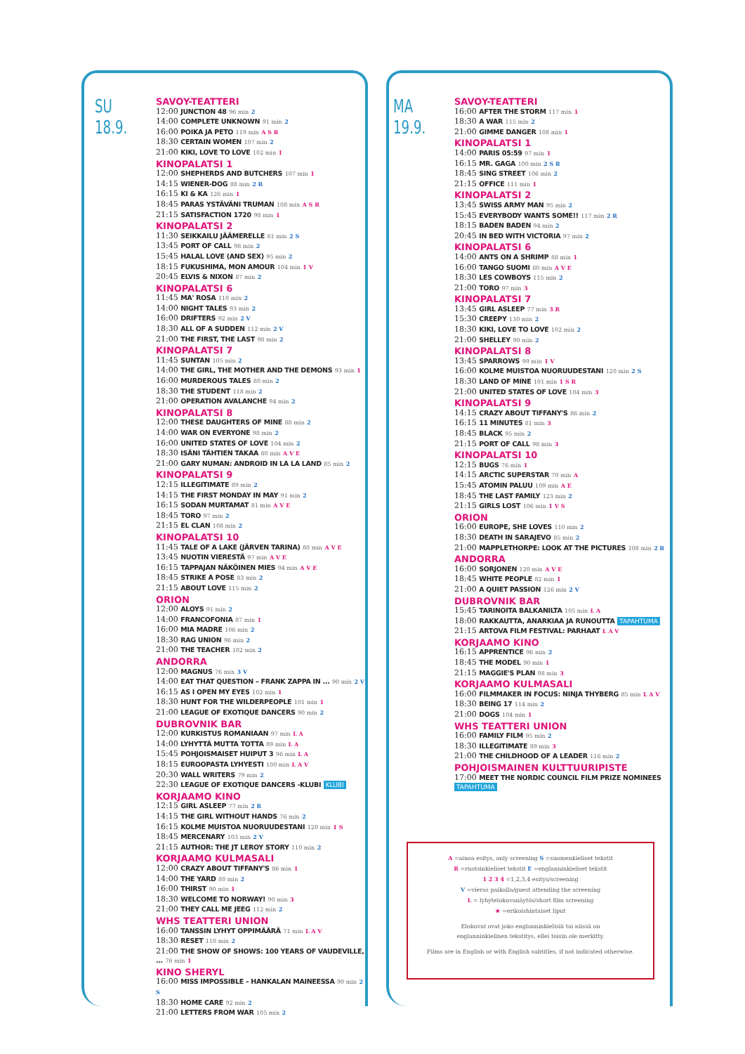SU 18.9.
SAVOY-TEATTERI
12:00 JUNCTION 48 96 min 2
14:00 COMPLETE UNKNOWN 91 min 2
16:00 POIKA JA PETO 119 min A S R
18:30 CERTAIN WOMEN 107 min 2
21:00 KIKI, LOVE TO LOVE 102 min 1
KINOPALATSI 1
12:00 SHEPHERDS AND BUTCHERS 107 min 1
14:15 WIENER-DOG 88 min 2 R
16:15 KI & KA 126 min 1
18:45 PARAS YSTÄVÄNI TRUMAN 108 min A S R
21:15 SATISFACTION 1720 98 min 1
KINOPALATSI 2
11:30 SEIKKAILU JÄÄMERELLE 81 min 2 S
13:45 PORT OF CALL 98 min 2
15:45 HALAL LOVE (AND SEX) 95 min 2
18:15 FUKUSHIMA, MON AMOUR 104 min 1 V
20:45 ELVIS & NIXON 87 min 2
KINOPALATSI 6
11:45 MA' ROSA 110 min 2
14:00 NIGHT TALES 93 min 2
16:00 DRIFTERS 92 min 2 V
18:30 ALL OF A SUDDEN 112 min 2 V
21:00 THE FIRST, THE LAST 98 min 2
KINOPALATSI 7
11:45 SUNTAN 105 min 2
14:00 THE GIRL, THE MOTHER AND THE DEMONS 93 min 1
16:00 MURDEROUS TALES 80 min 2
18:30 THE STUDENT 118 min 2
21:00 OPERATION AVALANCHE 94 min 2
KINOPALATSI 8
12:00 THESE DAUGHTERS OF MINE 88 min 2
14:00 WAR ON EVERYONE 98 min 2
16:00 UNITED STATES OF LOVE 104 min 2
18:30 ISÄNI TÄHTIEN TAKAA 80 min A V E
21:00 GARY NUMAN: ANDROID IN LA LA LAND 85 min 2
KINOPALATSI 9
12:15 ILLEGITIMATE 89 min 2
14:15 THE FIRST MONDAY IN MAY 91 min 2
16:15 SODAN MURTAMAT 81 min A V E
18:45 TORO 97 min 2
21:15 EL CLAN 108 min 2
KINOPALATSI 10
11:45 TALE OF A LAKE (JÄRVEN TARINA) 80 min A V E
13:45 NUOTIN VIERESTÄ 97 min A V E
16:15 TAPPAJAN NÄKÖINEN MIES 94 min A V E
18:45 STRIKE A POSE 83 min 2
21:15 ABOUT LOVE 115 min 2
ORION
12:00 ALOYS 91 min 2
14:00 FRANCOFONIA 87 min 1
16:00 MIA MADRE 106 min 2
18:30 RAG UNION 96 min 2
21:00 THE TEACHER 102 min 2
ANDORRA
12:00 MAGNUS 76 min 3 V
14:00 EAT THAT QUESTION – FRANK ZAPPA IN ... 90 min 2 V
16:15 AS I OPEN MY EYES 102 min 1
18:30 HUNT FOR THE WILDERPEOPLE 101 min 1
21:00 LEAGUE OF EXOTIQUE DANCERS 90 min 2
DUBROVNIK BAR
12:00 KURKISTUS ROMANIAAN 97 min L A
14:00 LYHYTTÄ MUTTA TOTTA 89 min L A
15:45 POHJOISMAISET HUIPUT 3 96 min L A
18:15 EUROOPASTA LYHYESTI 100 min L A V
20:30 WALL WRITERS 79 min 2
22:30 LEAGUE OF EXOTIQUE DANCERS -KLUBI KLUBI
KORJAAMO KINO
12:15 GIRL ASLEEP 77 min 2 R
14:15 THE GIRL WITHOUT HANDS 76 min 2
16:15 KOLME MUISTOA NUORUUDESTANI 120 min 1 S
18:45 MERCENARY 103 min 2 V
21:15 AUTHOR: THE JT LEROY STORY 110 min 2
KORJAAMO KULMASALI
12:00 CRAZY ABOUT TIFFANY'S 86 min 1
14:00 THE YARD 80 min 2
16:00 THIRST 90 min 1
18:30 WELCOME TO NORWAY! 90 min 3
21:00 THEY CALL ME JEEG 112 min 2
WHS TEATTERI UNION
16:00 TANSSIN LYHYT OPPIMÄÄRÄ 71 min L A V
18:30 RESET 110 min 2
21:00 THE SHOW OF SHOWS: 100 YEARS OF VAUDEVILLE, ... 76 min 1
KINO SHERYL
16:00 MISS IMPOSSIBLE – HANKALAN MAINEESSA 90 min 2 S
18:30 HOME CARE 92 min 2
21:00 LETTERS FROM WAR 105 min 2
MA 19.9.
SAVOY-TEATTERI
16:00 AFTER THE STORM 117 min 1
18:30 A WAR 115 min 2
21:00 GIMME DANGER 108 min 1
KINOPALATSI 1
14:00 PARIS 05:59 97 min 1
16:15 MR. GAGA 100 min 2 S R
18:45 SING STREET 106 min 2
21:15 OFFICE 111 min 1
KINOPALATSI 2
13:45 SWISS ARMY MAN 95 min 2
15:45 EVERYBODY WANTS SOME!! 117 min 2 R
18:15 BADEN BADEN 94 min 2
20:45 IN BED WITH VICTORIA 97 min 2
KINOPALATSI 6
14:00 ANTS ON A SHRIMP 88 min 1
16:00 TANGO SUOMI 80 min A V E
18:30 LES COWBOYS 115 min 2
21:00 TORO 97 min 3
KINOPALATSI 7
13:45 GIRL ASLEEP 77 min 3 R
15:30 CREEPY 130 min 2
18:30 KIKI, LOVE TO LOVE 102 min 2
21:00 SHELLEY 90 min 2
KINOPALATSI 8
13:45 SPARROWS 99 min 1 V
16:00 KOLME MUISTOA NUORUUDESTANI 120 min 2 S
18:30 LAND OF MINE 101 min 1 S R
21:00 UNITED STATES OF LOVE 104 min 3
KINOPALATSI 9
14:15 CRAZY ABOUT TIFFANY'S 86 min 2
16:15 11 MINUTES 81 min 3
18:45 BLACK 95 min 2
21:15 PORT OF CALL 98 min 3
KINOPALATSI 10
12:15 BUGS 76 min 1
14:15 ARCTIC SUPERSTAR 70 min A
15:45 ATOMIN PALUU 109 min A E
18:45 THE LAST FAMILY 123 min 2
21:15 GIRLS LOST 106 min 1 V S
ORION
16:00 EUROPE, SHE LOVES 110 min 2
18:30 DEATH IN SARAJEVO 85 min 2
21:00 MAPPLETHORPE: LOOK AT THE PICTURES 108 min 2 R
ANDORRA
16:00 SORJONEN 120 min A V E
18:45 WHITE PEOPLE 82 min 1
21:00 A QUIET PASSION 126 min 2 V
DUBROVNIK BAR
15:45 TARINOITA BALKANILTA 105 min L A
18:00 RAKKAUTTA, ANARKIAA JA RUNOUTTA TAPAHTUMA
21:15 ARTOVA FILM FESTIVAL: PARHAAT L A V
KORJAAMO KINO
16:15 APPRENTICE 96 min 2
18:45 THE MODEL 90 min 1
21:15 MAGGIE'S PLAN 98 min 3
KORJAAMO KULMASALI
16:00 FILMMAKER IN FOCUS: NINJA THYBERG 85 min L A V
18:30 BEING 17 114 min 2
21:00 DOGS 104 min 1
WHS TEATTERI UNION
16:00 FAMILY FILM 95 min 2
18:30 ILLEGITIMATE 89 min 3
21:00 THE CHILDHOOD OF A LEADER 116 min 2
POHJOISMAINEN KULTTUURIPISTE
17:00 MEET THE NORDIC COUNCIL FILM PRIZE NOMINEES TAPAHTUMA
A =ainoa esitys, only screening S =suomenkieliset tekstit
R =ruotsinkieliset tekstit E =englanninkieliset tekstit
1 2 3 4 =1,2,3,4 esitys/screening
V =vieras paikalla/guest attending the screening
L = lyhytelokuvanäytös/short film screening
★ =erikoishintaiset liput
Elokuvat ovat joko englanninkielisiä tai niissä on
englanninkielinen tekstitys, ellei toisin ole merkitty.
Films are in English or with English subtitles, if not indicated otherwise.